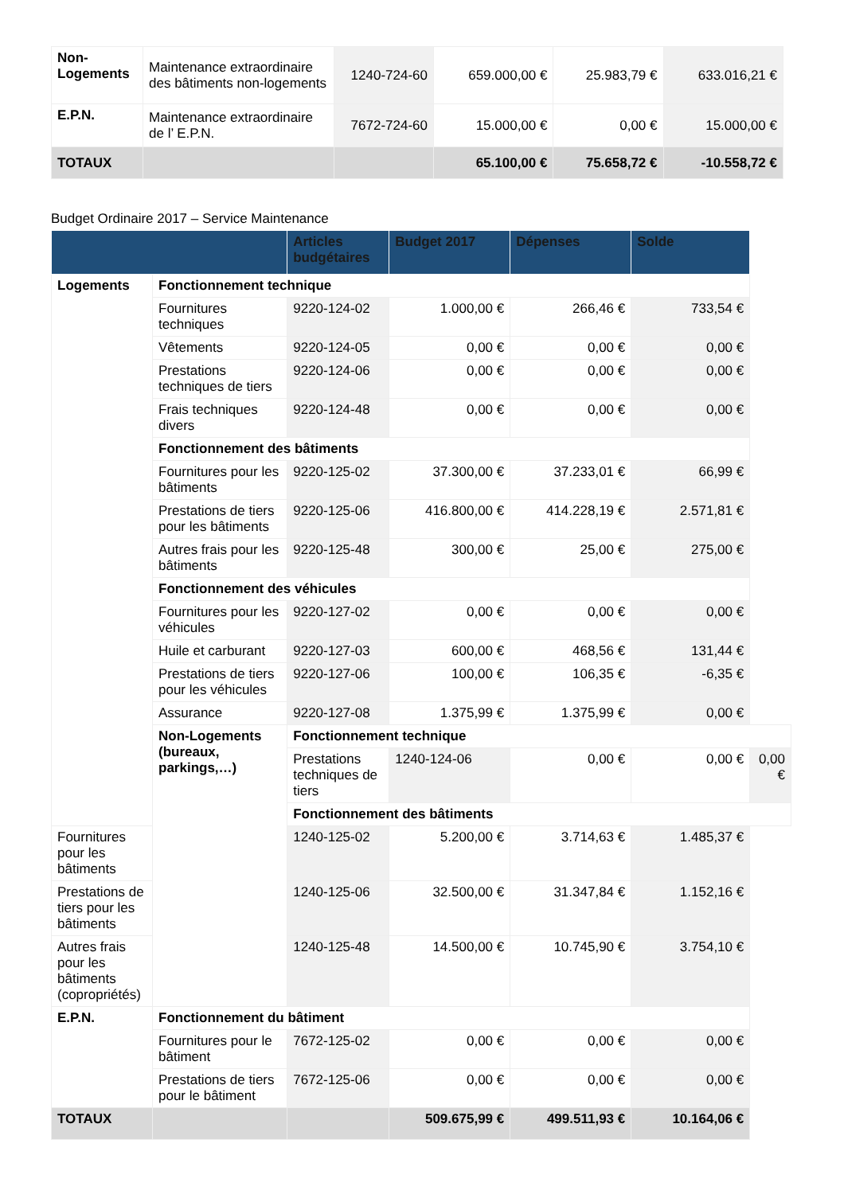| Non-Logements | Maintenance extraordinaire des bâtiments non-logements | 1240-724-60 | 659.000,00 € | 25.983,79 € | 633.016,21 € |
| E.P.N. | Maintenance extraordinaire de l’ E.P.N. | 7672-724-60 | 15.000,00 € | 0,00 € | 15.000,00 € |
| TOTAUX | | | 65.100,00 € | 75.658,72 € | -10.558,72 € |
Budget Ordinaire 2017 – Service Maintenance
| | | Articles budgétaires | Budget 2017 | Dépenses | Solde | |
| --- | --- | --- | --- | --- | --- | --- |
| Logements | Fonctionnement technique | | | | | |
| | Fournitures techniques | 9220-124-02 | 1.000,00 € | 266,46 € | 733,54 € | |
| | Vêtements | 9220-124-05 | 0,00 € | 0,00 € | 0,00 € | |
| | Prestations techniques de tiers | 9220-124-06 | 0,00 € | 0,00 € | 0,00 € | |
| | Frais techniques divers | 9220-124-48 | 0,00 € | 0,00 € | 0,00 € | |
| | Fonctionnement des bâtiments | | | | | |
| | Fournitures pour les bâtiments | 9220-125-02 | 37.300,00 € | 37.233,01 € | 66,99 € | |
| | Prestations de tiers pour les bâtiments | 9220-125-06 | 416.800,00 € | 414.228,19 € | 2.571,81 € | |
| | Autres frais pour les bâtiments | 9220-125-48 | 300,00 € | 25,00 € | 275,00 € | |
| | Fonctionnement des véhicules | | | | | |
| | Fournitures pour les véhicules | 9220-127-02 | 0,00 € | 0,00 € | 0,00 € | |
| | Huile et carburant | 9220-127-03 | 600,00 € | 468,56 € | 131,44 € | |
| | Prestations de tiers pour les véhicules | 9220-127-06 | 100,00 € | 106,35 € | -6,35 € | |
| | Assurance | 9220-127-08 | 1.375,99 € | 1.375,99 € | 0,00 € | |
| | Non-Logements (bureaux, parkings,…) | Fonctionnement technique | | | | |
| | | Prestations techniques de tiers | 1240-124-06 | 0,00 € | 0,00 € | 0,00 € |
| | | Fonctionnement des bâtiments | | | | |
| Fournitures pour les bâtiments | | 1240-125-02 | 5.200,00 € | 3.714,63 € | 1.485,37 € | |
| Prestations de tiers pour les bâtiments | | 1240-125-06 | 32.500,00 € | 31.347,84 € | 1.152,16 € | |
| Autres frais pour les bâtiments (copropriétés) | | 1240-125-48 | 14.500,00 € | 10.745,90 € | 3.754,10 € | |
| E.P.N. | Fonctionnement du bâtiment | | | | | |
| | Fournitures pour le bâtiment | 7672-125-02 | 0,00 € | 0,00 € | 0,00 € | |
| | Prestations de tiers pour le bâtiment | 7672-125-06 | 0,00 € | 0,00 € | 0,00 € | |
| TOTAUX | | | 509.675,99 € | 499.511,93 € | 10.164,06 € | |